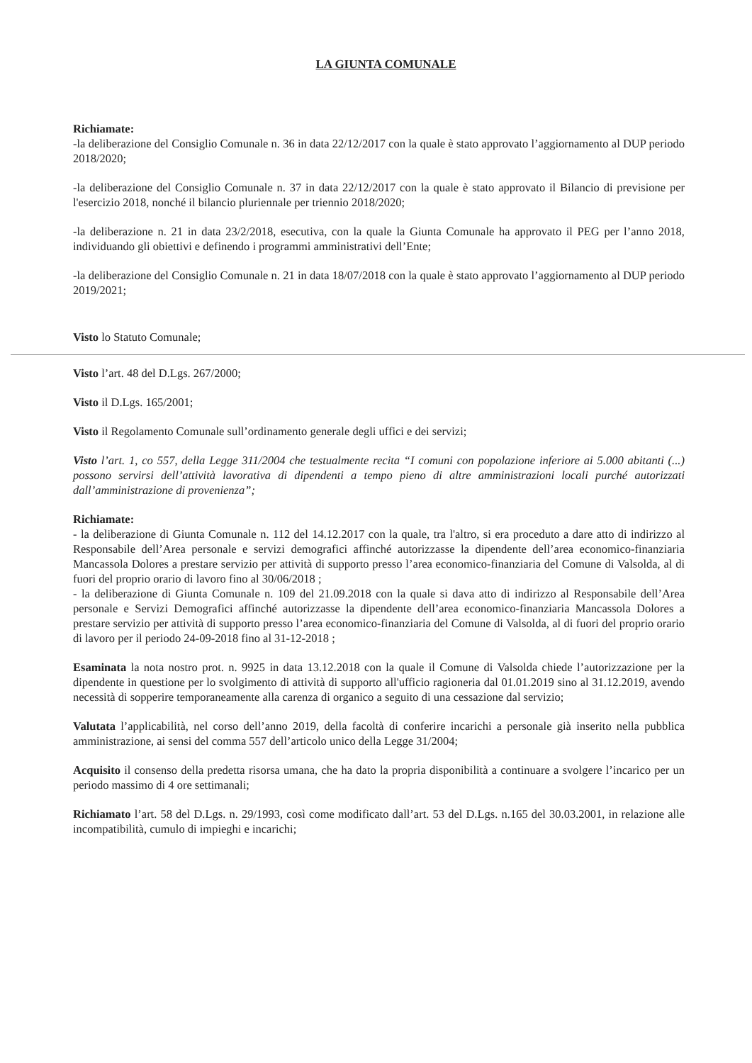LA GIUNTA COMUNALE
Richiamate:
-la deliberazione del Consiglio Comunale n. 36 in data 22/12/2017 con la quale è stato approvato l’aggiornamento al DUP periodo 2018/2020;
-la deliberazione del Consiglio Comunale n. 37 in data 22/12/2017 con la quale è stato approvato il Bilancio di previsione per l'esercizio 2018, nonché il bilancio pluriennale per triennio 2018/2020;
-la deliberazione n. 21 in data 23/2/2018, esecutiva, con la quale la Giunta Comunale ha approvato il PEG per l’anno 2018, individuando gli obiettivi e definendo i programmi amministrativi dell’Ente;
-la deliberazione del Consiglio Comunale n. 21 in data 18/07/2018 con la quale è stato approvato l’aggiornamento al DUP periodo 2019/2021;
Visto lo Statuto Comunale;
Visto l’art. 48 del D.Lgs. 267/2000;
Visto il D.Lgs. 165/2001;
Visto il Regolamento Comunale sull’ordinamento generale degli uffici e dei servizi;
Visto l’art. 1, co 557, della Legge 311/2004 che testualmente recita “I comuni con popolazione inferiore ai 5.000 abitanti (...) possono servirsi dell’attività lavorativa di dipendenti a tempo pieno di altre amministrazioni locali purché autorizzati dall’amministrazione di provenienza”;
Richiamate:
- la deliberazione di Giunta Comunale n. 112 del 14.12.2017 con la quale, tra l'altro, si era proceduto a dare atto di indirizzo al Responsabile dell’Area personale e servizi demografici affinché autorizzasse la dipendente dell’area economico-finanziaria Mancassola Dolores a prestare servizio per attività di supporto presso l’area economico-finanziaria del Comune di Valsolda, al di fuori del proprio orario di lavoro fino al 30/06/2018 ;
- la deliberazione di Giunta Comunale n. 109 del 21.09.2018 con la quale si dava atto di indirizzo al Responsabile dell’Area personale e Servizi Demografici affinché autorizzasse la dipendente dell’area economico-finanziaria Mancassola Dolores a prestare servizio per attività di supporto presso l’area economico-finanziaria del Comune di Valsolda, al di fuori del proprio orario di lavoro per il periodo 24-09-2018 fino al 31-12-2018 ;
Esaminata la nota nostro prot. n. 9925 in data 13.12.2018 con la quale il Comune di Valsolda chiede l’autorizzazione per la dipendente in questione per lo svolgimento di attività di supporto all'ufficio ragioneria dal 01.01.2019 sino al 31.12.2019, avendo necessità di sopperire temporaneamente alla carenza di organico a seguito di una cessazione dal servizio;
Valutata l’applicabilità, nel corso dell’anno 2019, della facoltà di conferire incarichi a personale già inserito nella pubblica amministrazione, ai sensi del comma 557 dell’articolo unico della Legge 31/2004;
Acquisito il consenso della predetta risorsa umana, che ha dato la propria disponibilità a continuare a svolgere l’incarico per un periodo massimo di 4 ore settimanali;
Richiamato l’art. 58 del D.Lgs. n. 29/1993, così come modificato dall’art. 53 del D.Lgs. n.165 del 30.03.2001, in relazione alle incompatibilità, cumulo di impieghi e incarichi;